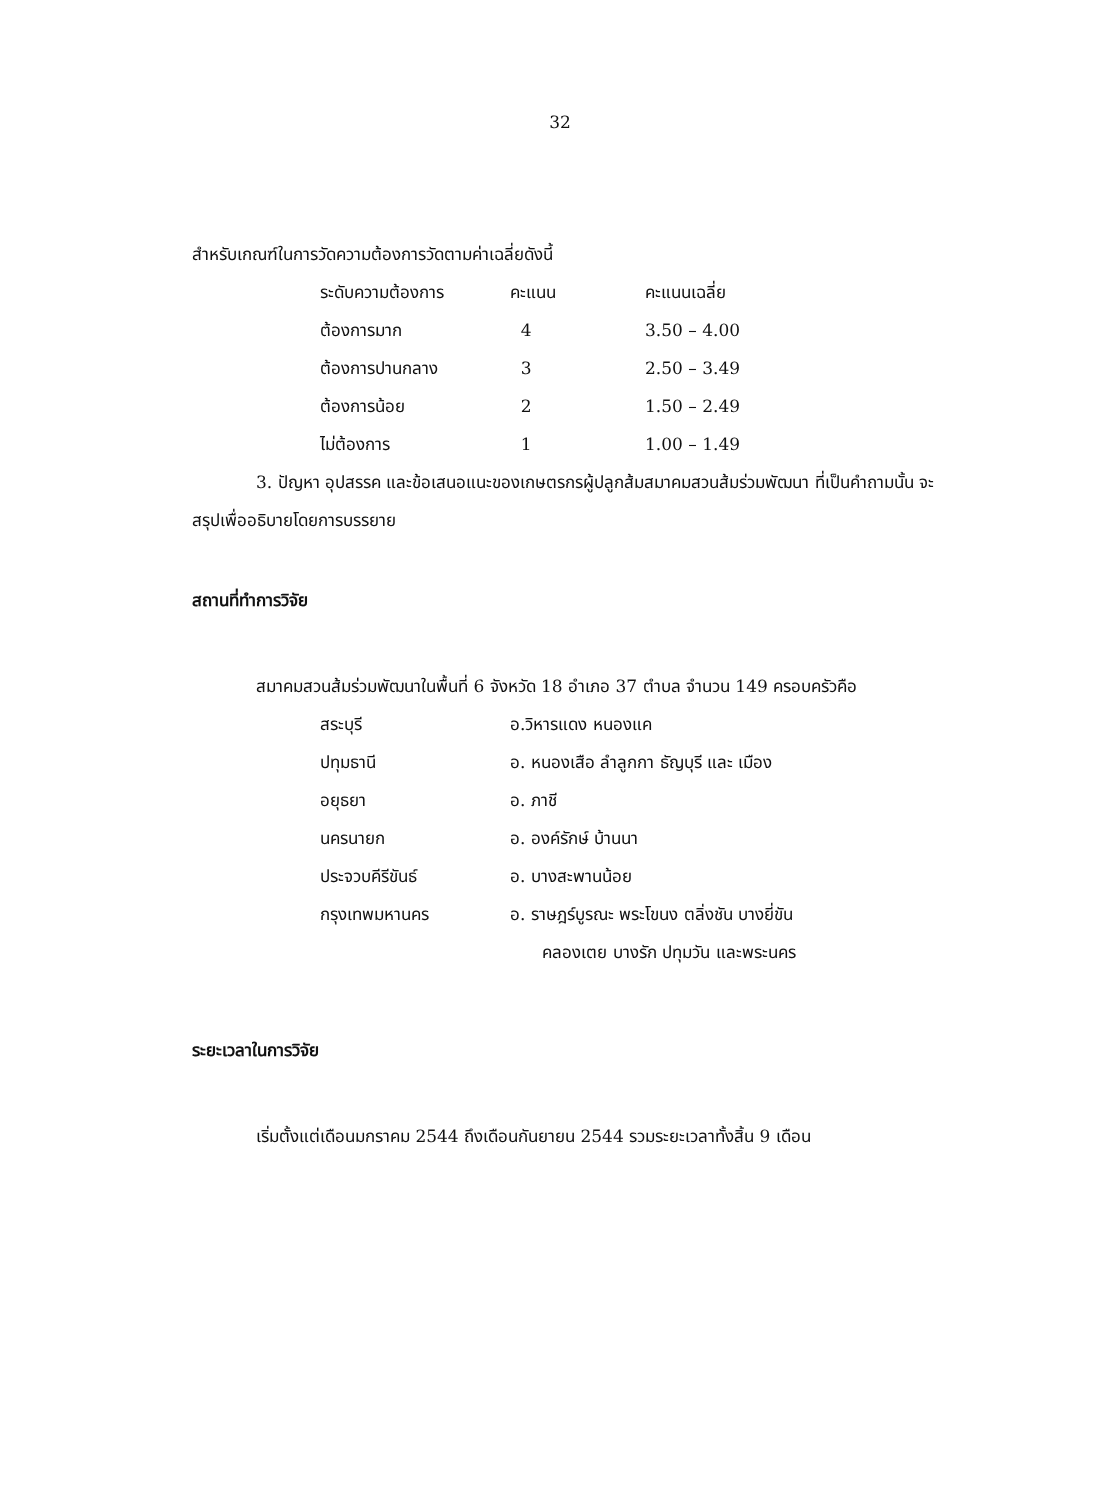32
สำหรับเกณฑ์ในการวัดความต้องการวัดตามค่าเฉลี่ยดังนี้
| ระดับความต้องการ | คะแนน | คะแนนเฉลี่ย |
| ต้องการมาก | 4 | 3.50 – 4.00 |
| ต้องการปานกลาง | 3 | 2.50 – 3.49 |
| ต้องการน้อย | 2 | 1.50 – 2.49 |
| ไม่ต้องการ | 1 | 1.00 – 1.49 |
3. ปัญหา อุปสรรค และข้อเสนอแนะของเกษตรกรผู้ปลูกส้มสมาคมสวนส้มร่วมพัฒนา ที่เป็นคำถามนั้น จะสรุปเพื่ออธิบายโดยการบรรยาย
สถานที่ทำการวิจัย
สมาคมสวนส้มร่วมพัฒนาในพื้นที่ 6 จังหวัด 18 อำเภอ 37 ตำบล จำนวน 149 ครอบครัวคือ
| สระบุรี | อ.วิหารแดง หนองแค |
| ปทุมธานี | อ. หนองเสือ ลำลูกกา ธัญบุรี และ เมือง |
| อยุธยา | อ. ภาชี |
| นครนายก | อ. องค์รักษ์ บ้านนา |
| ประจวบคีรีขันธ์ | อ. บางสะพานน้อย |
| กรุงเทพมหานคร | อ. ราษฎร์บูรณะ พระโขนง ตลิ่งชัน บางยี่ขัน คลองเตย บางรัก ปทุมวัน และพระนคร |
ระยะเวลาในการวิจัย
เริ่มตั้งแต่เดือนมกราคม 2544 ถึงเดือนกันยายน 2544 รวมระยะเวลาทั้งสิ้น 9 เดือน